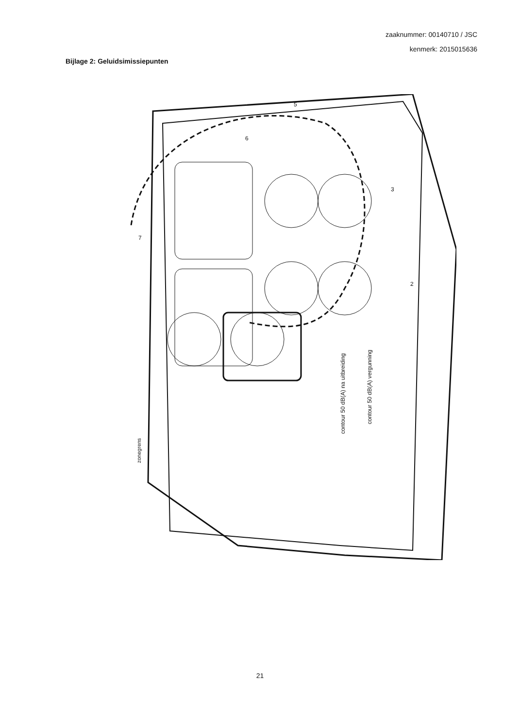zaaknummer: 00140710 / JSC
kenmerk: 2015015636
Bijlage 2: Geluidsimissiepunten
contour 50 dB(A) na uitbreiding
contour 50 dB(A) vergunning
zonegrens
7
6
5
3
2
21